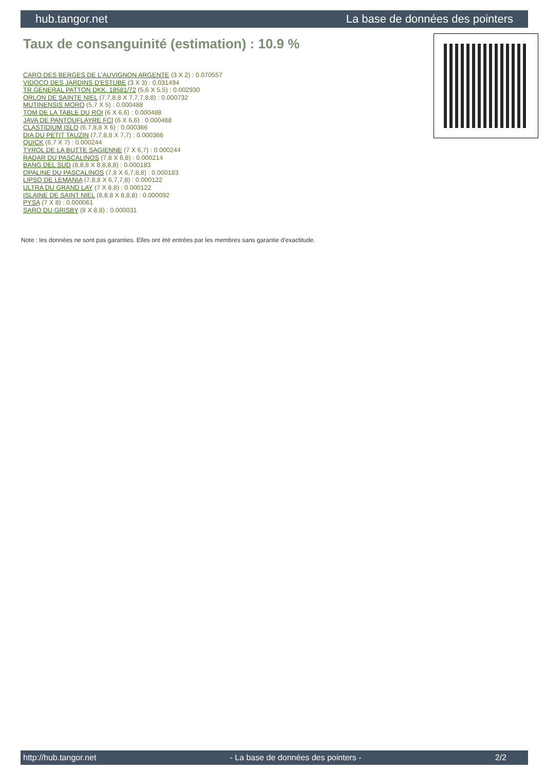hub.tangor.net La base de données des pointers
Taux de consanguinité (estimation) : 10.9 %
CARO DES BERGES DE L'AUVIGNON ARGENTE (3 X 2) : 0.070557
VIDOCQ DES JARDINS D'ESTUBE (3 X 3) : 0.031494
TR.GENERAL PATTON DKK. 18581/72 (5,6 X 5,5) : 0.002930
ORLON DE SAINTE NIEL (7,7,8,8 X 7,7,7,8,8) : 0.000732
MUTINENSIS MORO (5,7 X 5) : 0.000488
TOM DE LA TABLE DU ROI (6 X 6,6) : 0.000488
JAVA DE PANTOUFLAYRE FCI (6 X 6,6) : 0.000488
CLASTIDIUM ISLO (6,7,8,8 X 6) : 0.000366
DIA DU PETIT TAUZIN (7,7,8,8 X 7,7) : 0.000366
QUICK (6,7 X 7) : 0.000244
TYROL DE LA BUTTE SAGIENNE (7 X 6,7) : 0.000244
RADAR DU PASCALINOS (7,8 X 6,8) : 0.000214
BANG DEL SUD (8,8,8 X 8,8,8,8) : 0.000183
OPALINE DU PASCALINOS (7,8 X 6,7,8,8) : 0.000183
LIPSO DE LEMANIA (7,8,8 X 6,7,7,8) : 0.000122
ULTRA DU GRAND LAY (7 X 8,8) : 0.000122
ISLAINE DE SAINT NIEL (8,8,8 X 8,8,8) : 0.000092
PYSA (7 X 8) : 0.000061
SARO DU GRISBY (8 X 8,8) : 0.000031
Note : les données ne sont pas garanties. Elles ont été entrées par les membres sans garantie d'exactitude.
http://hub.tangor.net - La base de données des pointers - 2/2